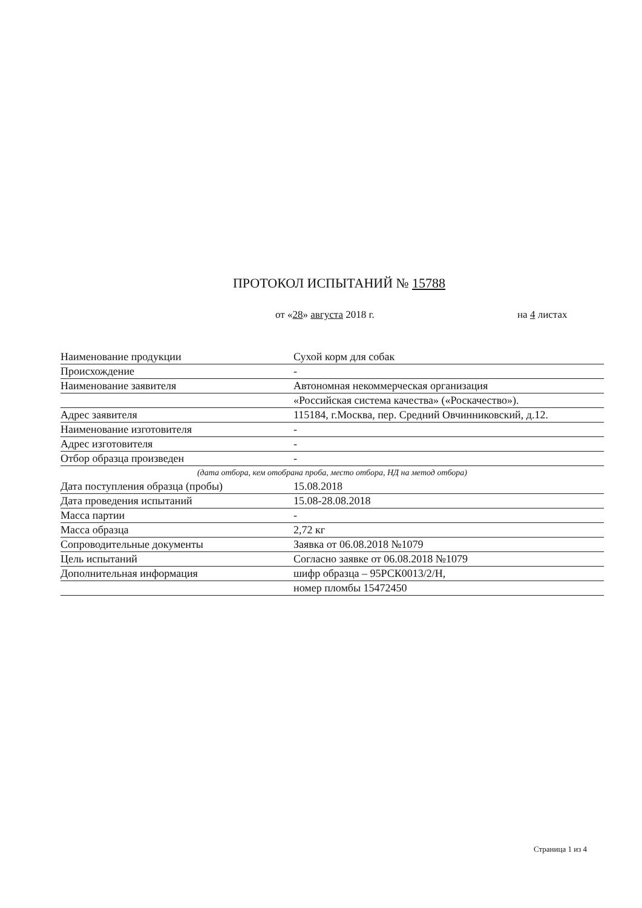ПРОТОКОЛ ИСПЫТАНИЙ № 15788
от «28» августа 2018 г. на 4 листах
Наименование продукции Сухой корм для собак
Происхождение -
Наименование заявителя Автономная некоммерческая организация
«Российская система качества» («Роскачество»).
Адрес заявителя 115184, г.Москва, пер. Средний Овчинниковский, д.12.
Наименование изготовителя -
Адрес изготовителя -
Отбор образца произведен -
(дата отбора, кем отобрана проба, место отбора, НД на метод отбора)
Дата поступления образца (пробы) 15.08.2018
Дата проведения испытаний 15.08-28.08.2018
Масса партии -
Масса образца 2,72 кг
Сопроводительные документы Заявка от 06.08.2018 №1079
Цель испытаний Согласно заявке от 06.08.2018 №1079
Дополнительная информация шифр образца – 95РСК0013/2/Н,
номер пломбы 15472450
Страница 1 из 4